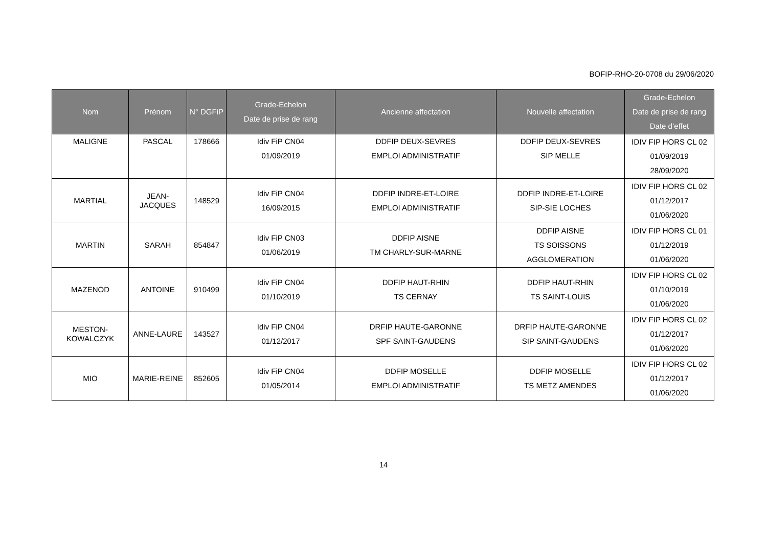BOFIP-RHO-20-0708 du 29/06/2020
| Nom | Prénom | N° DGFiP | Grade-Echelon Date de prise de rang | Ancienne affectation | Nouvelle affectation | Grade-Echelon Date de prise de rang Date d’effet |
| --- | --- | --- | --- | --- | --- | --- |
| MALIGNE | PASCAL | 178666 | Idiv FiP CN04 01/09/2019 | DDFIP DEUX-SEVRES EMPLOI ADMINISTRATIF | DDFIP DEUX-SEVRES SIP MELLE | IDIV FIP HORS CL 02 01/09/2019 28/09/2020 |
| MARTIAL | JEAN- JACQUES | 148529 | Idiv FiP CN04 16/09/2015 | DDFIP INDRE-ET-LOIRE EMPLOI ADMINISTRATIF | DDFIP INDRE-ET-LOIRE SIP-SIE LOCHES | IDIV FIP HORS CL 02 01/12/2017 01/06/2020 |
| MARTIN | SARAH | 854847 | Idiv FiP CN03 01/06/2019 | DDFIP AISNE TM CHARLY-SUR-MARNE | DDFIP AISNE TS SOISSONS AGGLOMERATION | IDIV FIP HORS CL 01 01/12/2019 01/06/2020 |
| MAZENOD | ANTOINE | 910499 | Idiv FiP CN04 01/10/2019 | DDFIP HAUT-RHIN TS CERNAY | DDFIP HAUT-RHIN TS SAINT-LOUIS | IDIV FIP HORS CL 02 01/10/2019 01/06/2020 |
| MESTON- KOWALCZYK | ANNE-LAURE | 143527 | Idiv FiP CN04 01/12/2017 | DRFIP HAUTE-GARONNE SPF SAINT-GAUDENS | DRFIP HAUTE-GARONNE SIP SAINT-GAUDENS | IDIV FIP HORS CL 02 01/12/2017 01/06/2020 |
| MIO | MARIE-REINE | 852605 | Idiv FiP CN04 01/05/2014 | DDFIP MOSELLE EMPLOI ADMINISTRATIF | DDFIP MOSELLE TS METZ AMENDES | IDIV FIP HORS CL 02 01/12/2017 01/06/2020 |
14